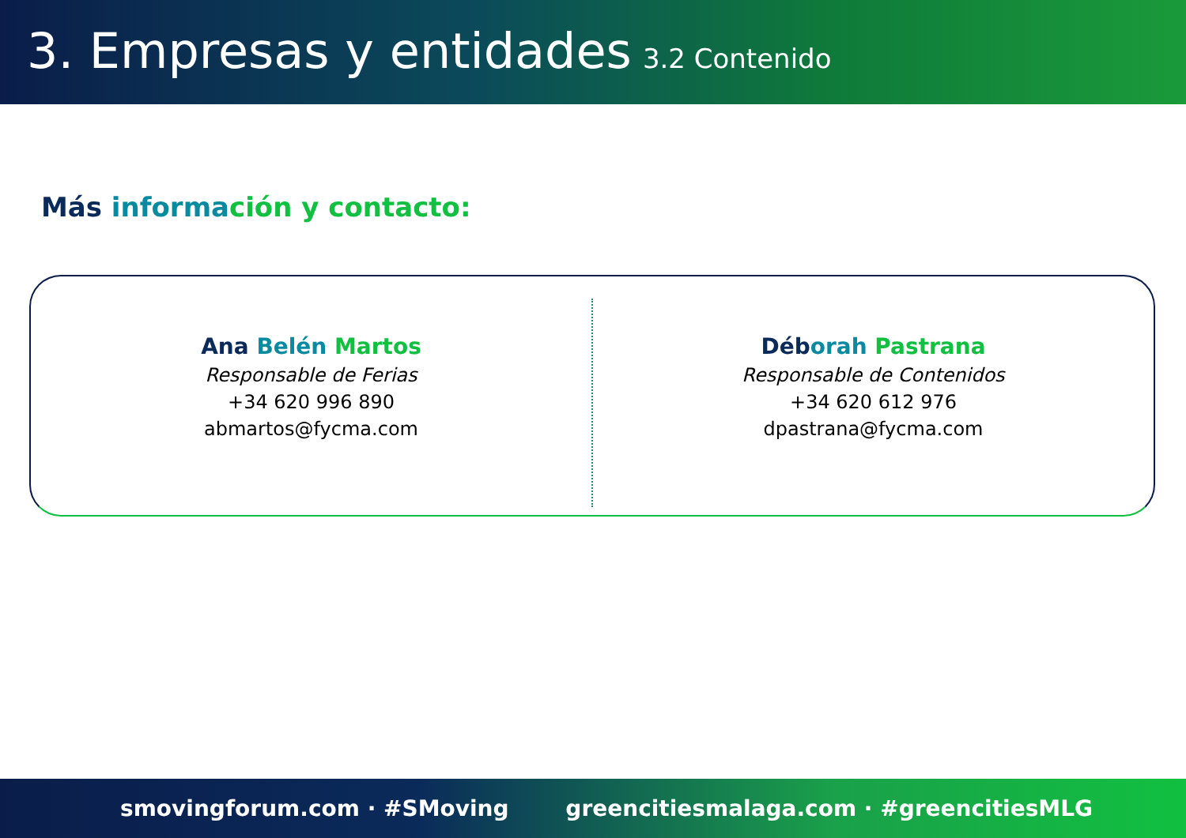3. Empresas y entidades 3.2 Contenido
Más informa ción y contacto:
Ana Belén Martos
Responsable de Ferias
+34 620 996 890
abmartos@fycma.com
Déb orah Pastrana
Responsable de Contenidos
+34 620 612 976
dpastrana@fycma.com
smovingforum.com · #SMoving greencitiesmalaga.com · #greencitiesMLG